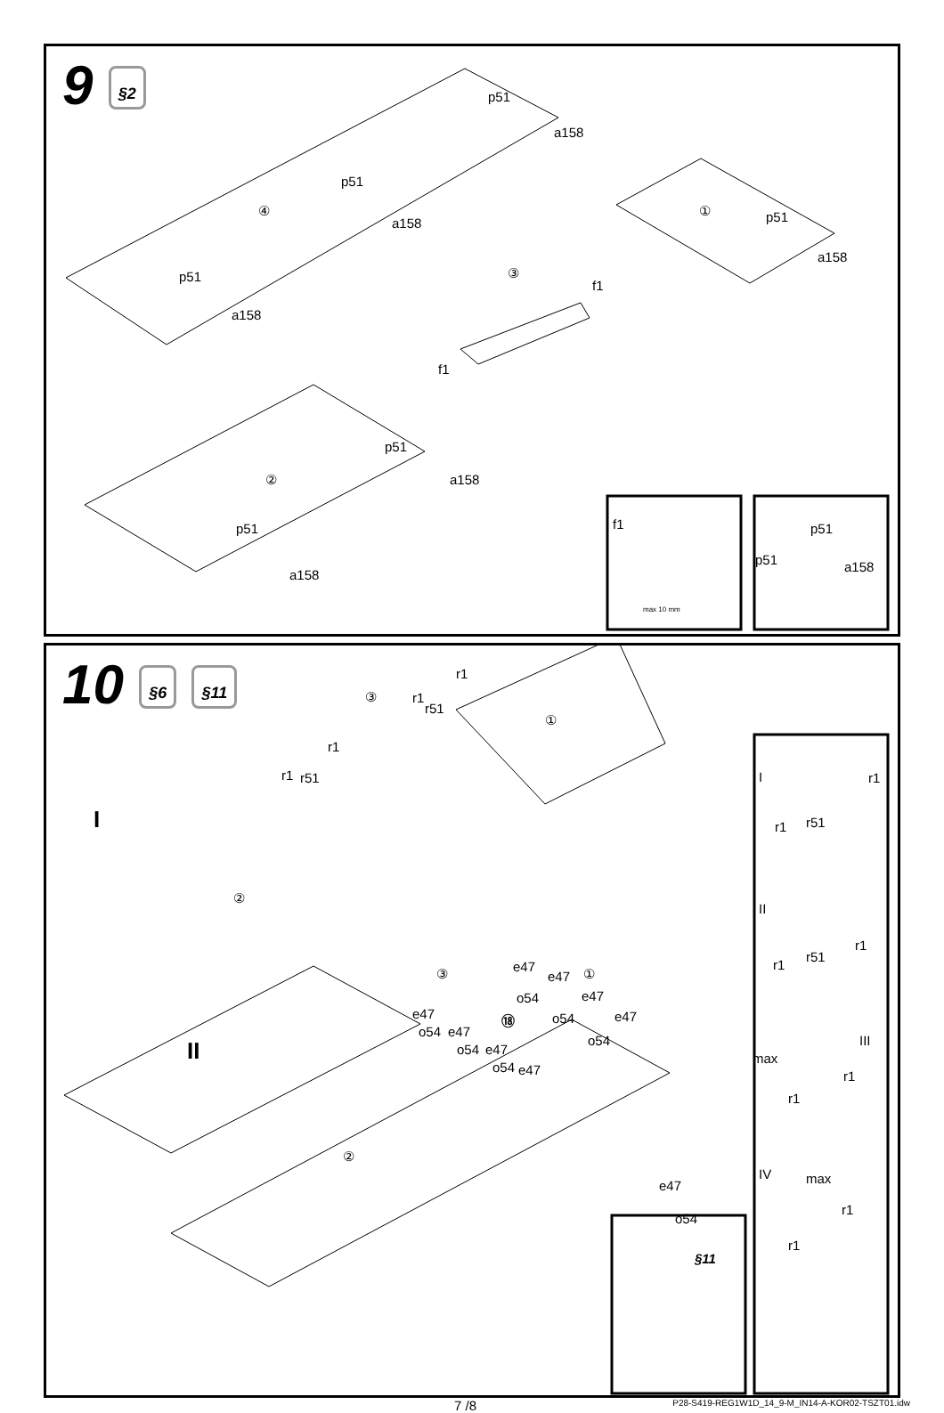9 §2
10 §6 §11
p51
a158
p51
a158
p51
a158
④ ① p51
a158
③
f1
f1
p51
a158
②
p51
a158
f1
max 10 mm
p51
p51 a158
r1
③ r1
r51
①
r1
r1 r51
I
②
I r1
r1 r51
II
r1
r1
r51
③ e47
e47 ①
o54 e47
e47 ⑱ o54 e47
o54 e47
o54
o54 e47
o54 e47
II III
max
r1
r1
②
IV max
r1
r1
e47
o54
§11
7 /8 P28-S419-REG1W1D_14_9-M_IN14-A-KOR02-TSZT01.idw